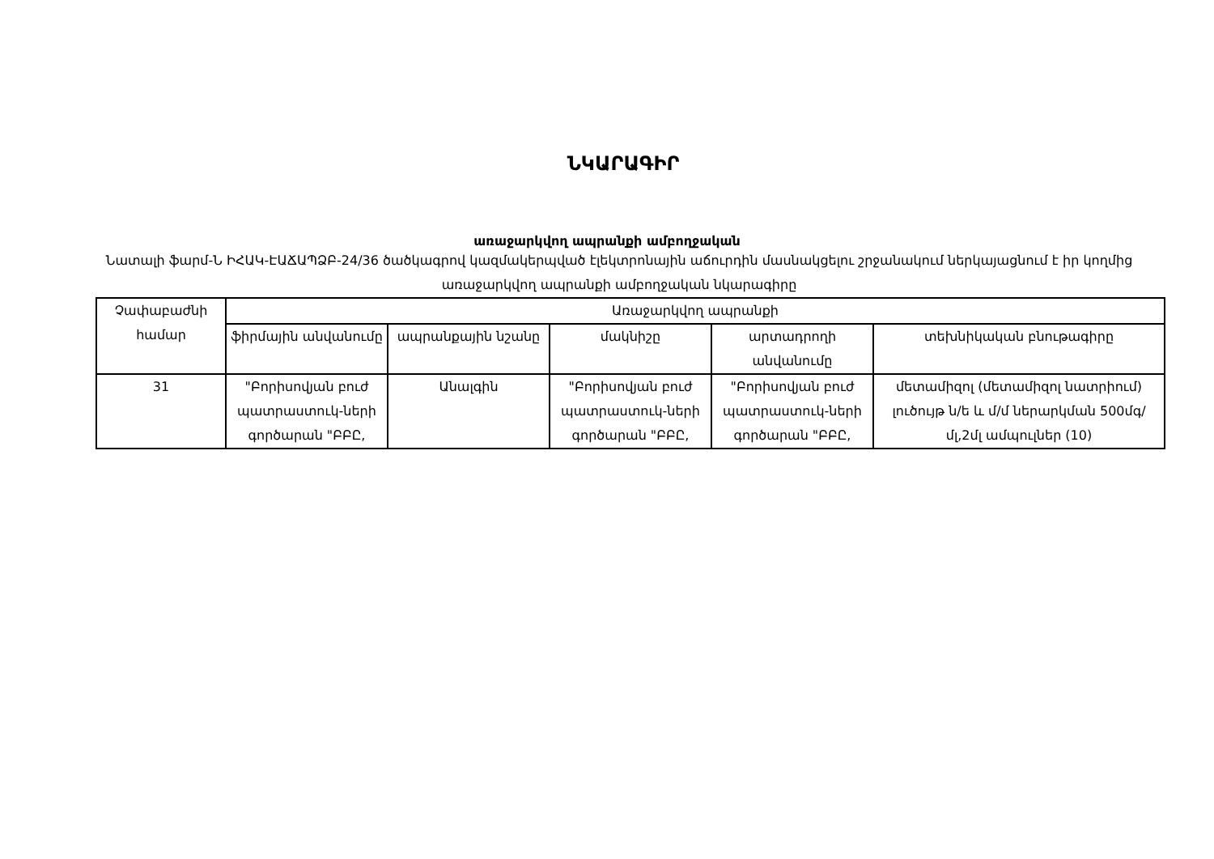ՆԿԱՐԱԳԻՐ
առաջարկվող ապրանքի ամբողջական
Նատալի ֆարմ-Ն ԻՀԱԿ-ԷԱՃԱՊՁԲ-24/36 ծածկագրով կազմակերպված էլեկտրոնային աճուրդին մասնակցելու շրջանակում ներկայացնում է իր կողմից առաջարկվող ապրանքի ամբողջական նկարագիրը
| Չափաբաժնի համար | Առաջարկվող ապրանքի | | | | |
| --- | --- | --- | --- | --- | --- |
| | ֆիրմային անվանումը | ապրանքային նշանը | մակնիշը | արտադրողի անվանումը | տեխնիկական բնութագիրը |
| 31 | "Բորիսովյան բուժ պատրաստուկ-ների գործարան "ԲԲԸ, | Անալգին | "Բորիսովյան բուժ պատրաստուկ-ների գործարան "ԲԲԸ, | "Բորիսովյան բուժ պատրաստուկ-ների գործարան "ԲԲԸ, | մետամիզոլ (մետամիզոլ նատրիում) լուծույթ ն/ե և մ/մ ներարկման 500մգ/մլ,2մլ ամպուլներ (10) |